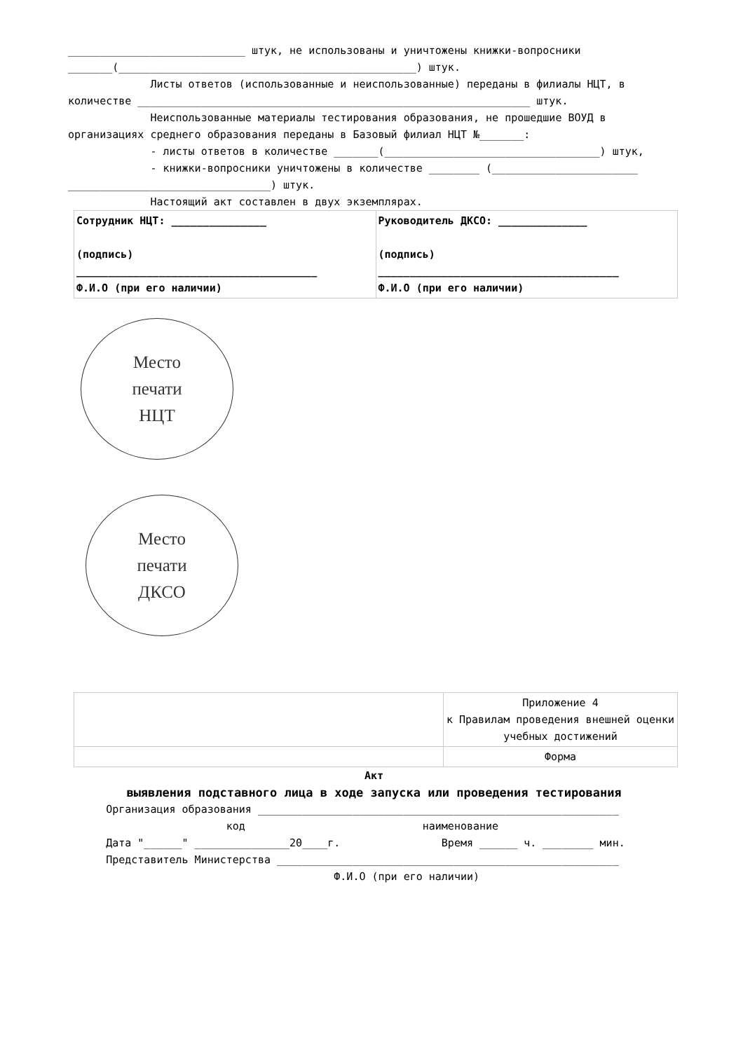____________________________ штук, не использованы и уничтожены книжки-вопросники
_______(_______________________________________________) штук.
Листы ответов (использованные и неиспользованные) переданы в филиалы НЦТ, в
количестве ______________________________________________________________ штук.
Неиспользованные материалы тестирования образования, не прошедшие ВОУД в организациях среднего образования переданы в Базовый филиал НЦТ №_______:
- листы ответов в количестве _______(__________________________________) штук,
- книжки-вопросники уничтожены в количестве ________ (_______________________ ________________________________) штук.
Настоящий акт составлен в двух экземплярах.
| Сотрудник НЦТ: _______________ (подпись) ______________________________________ Ф.И.О (при его наличии) | Руководитель ДКСО: ______________ (подпись) ______________________________________ Ф.И.О (при его наличии) |
Место
печати
НЦТ
Место
печати
ДКСО
| | Приложение 4 к Правилам проведения внешней оценки учебных достижений |
| | Форма |
Акт
выявления подставного лица в ходе запуска или проведения тестирования
Организация образования _________________________________________________________
код наименование
Дата "______" _______________20____г. Время ______ ч. ________ мин.
Представитель Министерства ______________________________________________________
Ф.И.О (при его наличии)